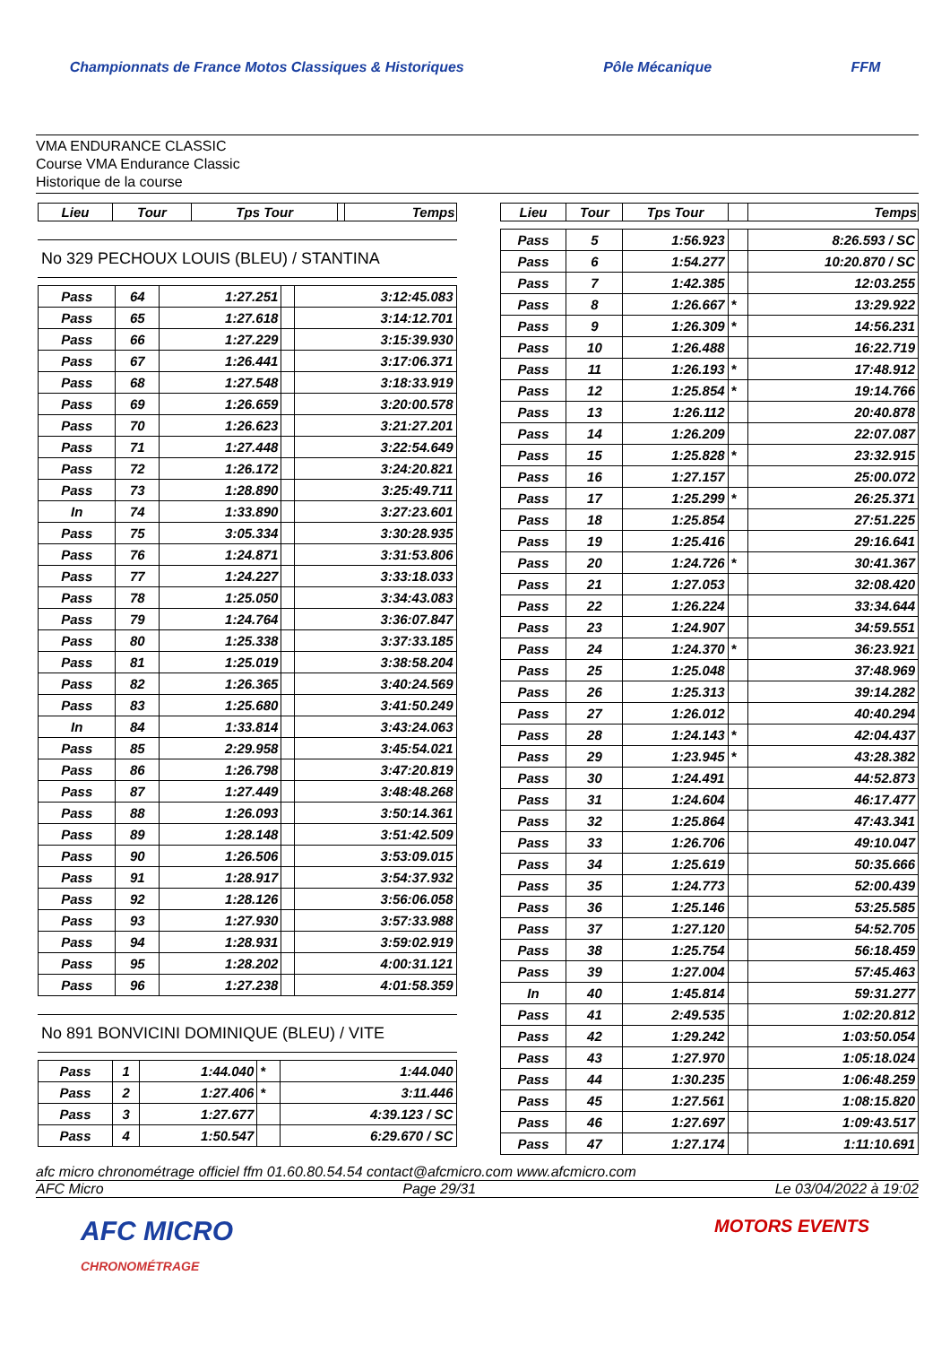Championnats de France Motos Classiques & Historiques
Pôle Mécanique FFM
VMA ENDURANCE CLASSIC
Course VMA Endurance Classic
Historique de la course
| Lieu | Tour | Tps Tour | | Temps |
| --- | --- | --- | --- | --- |
No 329 PECHOUX LOUIS (BLEU) / STANTINA
| Pass | 64 | 1:27.251 | | 3:12:45.083 |
| Pass | 65 | 1:27.618 | | 3:14:12.701 |
| Pass | 66 | 1:27.229 | | 3:15:39.930 |
| Pass | 67 | 1:26.441 | | 3:17:06.371 |
| Pass | 68 | 1:27.548 | | 3:18:33.919 |
| Pass | 69 | 1:26.659 | | 3:20:00.578 |
| Pass | 70 | 1:26.623 | | 3:21:27.201 |
| Pass | 71 | 1:27.448 | | 3:22:54.649 |
| Pass | 72 | 1:26.172 | | 3:24:20.821 |
| Pass | 73 | 1:28.890 | | 3:25:49.711 |
| In | 74 | 1:33.890 | | 3:27:23.601 |
| Pass | 75 | 3:05.334 | | 3:30:28.935 |
| Pass | 76 | 1:24.871 | | 3:31:53.806 |
| Pass | 77 | 1:24.227 | | 3:33:18.033 |
| Pass | 78 | 1:25.050 | | 3:34:43.083 |
| Pass | 79 | 1:24.764 | | 3:36:07.847 |
| Pass | 80 | 1:25.338 | | 3:37:33.185 |
| Pass | 81 | 1:25.019 | | 3:38:58.204 |
| Pass | 82 | 1:26.365 | | 3:40:24.569 |
| Pass | 83 | 1:25.680 | | 3:41:50.249 |
| In | 84 | 1:33.814 | | 3:43:24.063 |
| Pass | 85 | 2:29.958 | | 3:45:54.021 |
| Pass | 86 | 1:26.798 | | 3:47:20.819 |
| Pass | 87 | 1:27.449 | | 3:48:48.268 |
| Pass | 88 | 1:26.093 | | 3:50:14.361 |
| Pass | 89 | 1:28.148 | | 3:51:42.509 |
| Pass | 90 | 1:26.506 | | 3:53:09.015 |
| Pass | 91 | 1:28.917 | | 3:54:37.932 |
| Pass | 92 | 1:28.126 | | 3:56:06.058 |
| Pass | 93 | 1:27.930 | | 3:57:33.988 |
| Pass | 94 | 1:28.931 | | 3:59:02.919 |
| Pass | 95 | 1:28.202 | | 4:00:31.121 |
| Pass | 96 | 1:27.238 | | 4:01:58.359 |
No 891 BONVICINI DOMINIQUE (BLEU) / VITE
| Pass | 1 | 1:44.040 | * | 1:44.040 |
| Pass | 2 | 1:27.406 | * | 3:11.446 |
| Pass | 3 | 1:27.677 | | 4:39.123 / SC |
| Pass | 4 | 1:50.547 | | 6:29.670 / SC |
| Lieu | Tour | Tps Tour | | Temps |
| --- | --- | --- | --- | --- |
| Pass | 5 | 1:56.923 | | 8:26.593 / SC |
| Pass | 6 | 1:54.277 | | 10:20.870 / SC |
| Pass | 7 | 1:42.385 | | 12:03.255 |
| Pass | 8 | 1:26.667 | * | 13:29.922 |
| Pass | 9 | 1:26.309 | * | 14:56.231 |
| Pass | 10 | 1:26.488 | | 16:22.719 |
| Pass | 11 | 1:26.193 | * | 17:48.912 |
| Pass | 12 | 1:25.854 | * | 19:14.766 |
| Pass | 13 | 1:26.112 | | 20:40.878 |
| Pass | 14 | 1:26.209 | | 22:07.087 |
| Pass | 15 | 1:25.828 | * | 23:32.915 |
| Pass | 16 | 1:27.157 | | 25:00.072 |
| Pass | 17 | 1:25.299 | * | 26:25.371 |
| Pass | 18 | 1:25.854 | | 27:51.225 |
| Pass | 19 | 1:25.416 | | 29:16.641 |
| Pass | 20 | 1:24.726 | * | 30:41.367 |
| Pass | 21 | 1:27.053 | | 32:08.420 |
| Pass | 22 | 1:26.224 | | 33:34.644 |
| Pass | 23 | 1:24.907 | | 34:59.551 |
| Pass | 24 | 1:24.370 | * | 36:23.921 |
| Pass | 25 | 1:25.048 | | 37:48.969 |
| Pass | 26 | 1:25.313 | | 39:14.282 |
| Pass | 27 | 1:26.012 | | 40:40.294 |
| Pass | 28 | 1:24.143 | * | 42:04.437 |
| Pass | 29 | 1:23.945 | * | 43:28.382 |
| Pass | 30 | 1:24.491 | | 44:52.873 |
| Pass | 31 | 1:24.604 | | 46:17.477 |
| Pass | 32 | 1:25.864 | | 47:43.341 |
| Pass | 33 | 1:26.706 | | 49:10.047 |
| Pass | 34 | 1:25.619 | | 50:35.666 |
| Pass | 35 | 1:24.773 | | 52:00.439 |
| Pass | 36 | 1:25.146 | | 53:25.585 |
| Pass | 37 | 1:27.120 | | 54:52.705 |
| Pass | 38 | 1:25.754 | | 56:18.459 |
| Pass | 39 | 1:27.004 | | 57:45.463 |
| In | 40 | 1:45.814 | | 59:31.277 |
| Pass | 41 | 2:49.535 | | 1:02:20.812 |
| Pass | 42 | 1:29.242 | | 1:03:50.054 |
| Pass | 43 | 1:27.970 | | 1:05:18.024 |
| Pass | 44 | 1:30.235 | | 1:06:48.259 |
| Pass | 45 | 1:27.561 | | 1:08:15.820 |
| Pass | 46 | 1:27.697 | | 1:09:43.517 |
| Pass | 47 | 1:27.174 | | 1:11:10.691 |
afc micro chronométrage officiel ffm 01.60.80.54.54 contact@afcmicro.com www.afcmicro.com
AFC Micro Page 29/31 Le 03/04/2022 à 19:02
AFC MICRO
CHRONOMÉTRAGE
MOTORS EVENTS